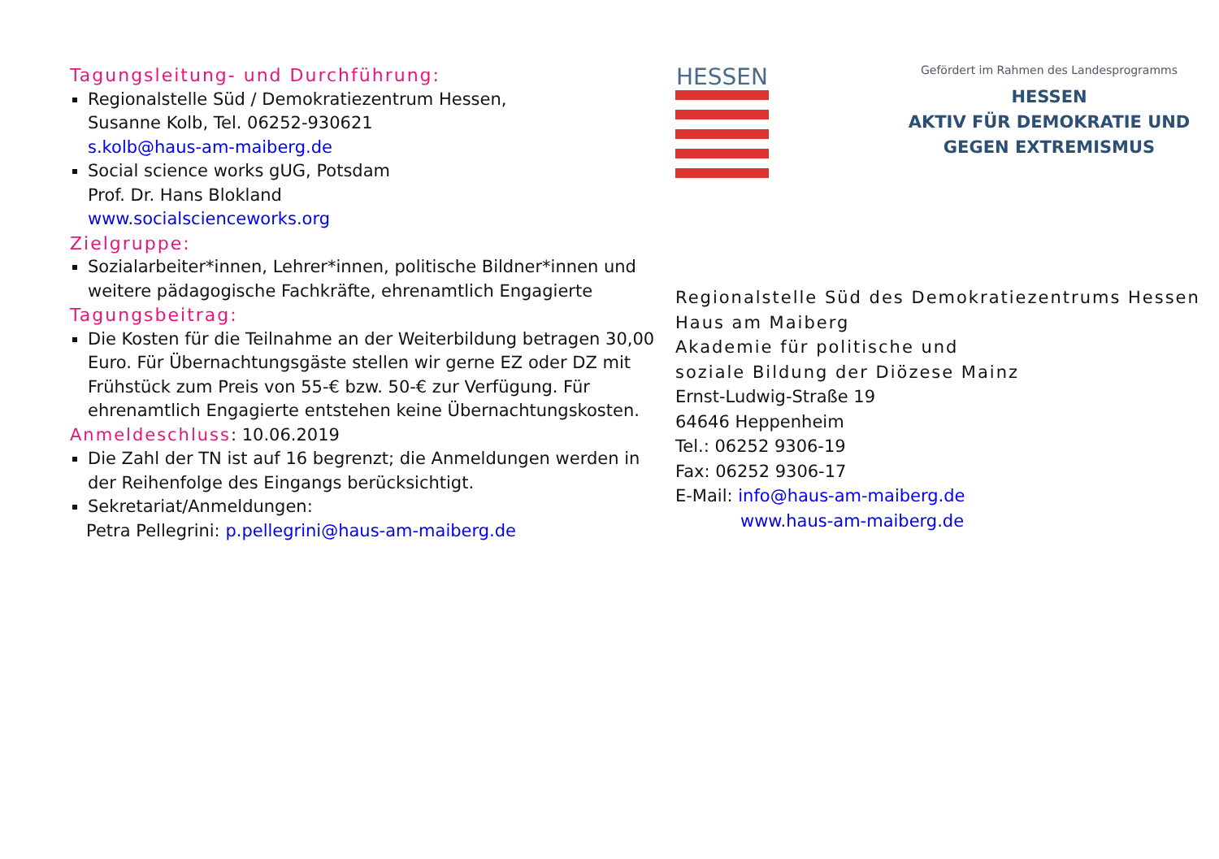Tagungsleitung- und Durchführung:
Regionalstelle Süd / Demokratiezentrum Hessen,
Susanne Kolb, Tel. 06252-930621
s.kolb@haus-am-maiberg.de
Social science works gUG, Potsdam
Prof. Dr. Hans Blokland
www.socialscienceworks.org
Zielgruppe:
Sozialarbeiter*innen, Lehrer*innen, politische Bildner*innen und weitere pädagogische Fachkräfte, ehrenamtlich Engagierte
Tagungsbeitrag:
Die Kosten für die Teilnahme an der Weiterbildung betragen 30,00 Euro. Für Übernachtungsgäste stellen wir gerne EZ oder DZ mit Frühstück zum Preis von 55-€ bzw. 50-€ zur Verfügung. Für ehrenamtlich Engagierte entstehen keine Übernachtungskosten.
Anmeldeschluss: 10.06.2019
Die Zahl der TN ist auf 16 begrenzt; die Anmeldungen werden in der Reihenfolge des Eingangs berücksichtigt.
Sekretariat/Anmeldungen:
Petra Pellegrini: p.pellegrini@haus-am-maiberg.de
HESSEN
Gefördert im Rahmen des Landesprogramms
HESSEN
AKTIV FÜR DEMOKRATIE UND
GEGEN EXTREMISMUS
Regionalstelle Süd des Demokratiezentrums Hessen
Haus am Maiberg
Akademie für politische und
soziale Bildung der Diözese Mainz
Ernst-Ludwig-Straße 19
64646 Heppenheim
Tel.: 06252 9306-19
Fax: 06252 9306-17
E-Mail: info@haus-am-maiberg.de
www.haus-am-maiberg.de